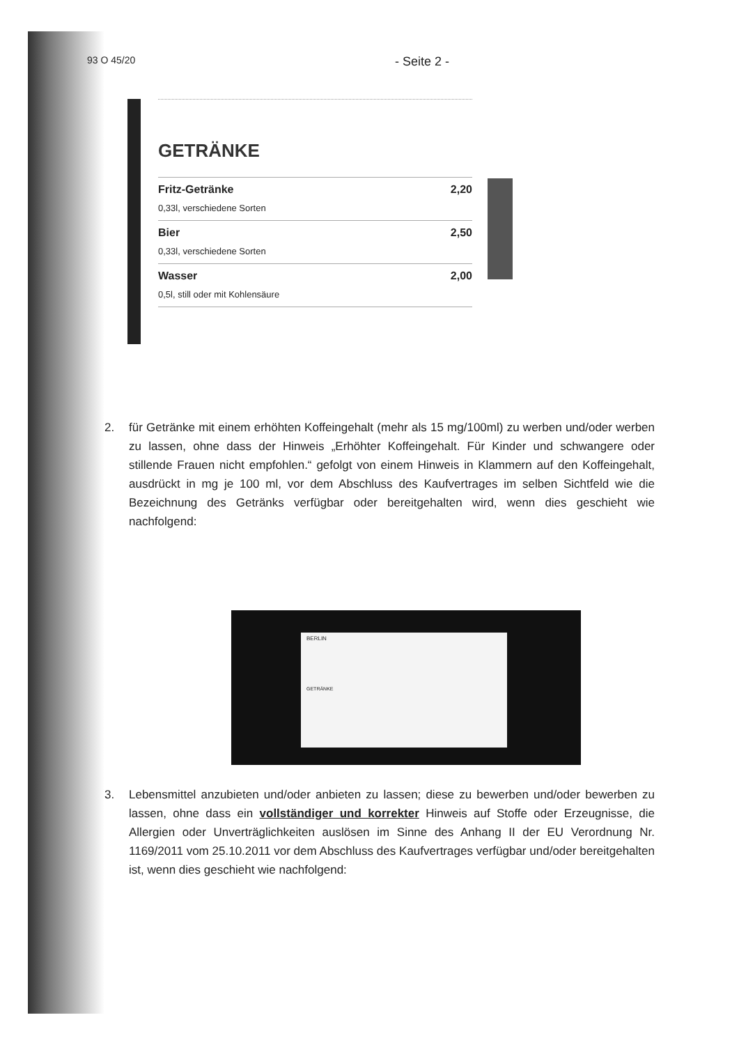93 O 45/20 - Seite 2 -
GETRÄNKE
Fritz-Getränke 2,20
0,33l, verschiedene Sorten
Bier 2,50
0,33l, verschiedene Sorten
Wasser 2,00
0,5l, still oder mit Kohlensäure
2. für Getränke mit einem erhöhten Koffeingehalt (mehr als 15 mg/100ml) zu werben und/oder werben zu lassen, ohne dass der Hinweis „Erhöhter Koffeingehalt. Für Kinder und schwangere oder stillende Frauen nicht empfohlen.“ gefolgt von einem Hinweis in Klammern auf den Koffeingehalt, ausdrückt in mg je 100 ml, vor dem Abschluss des Kaufvertrages im selben Sichtfeld wie die Bezeichnung des Getränks verfügbar oder bereitgehalten wird, wenn dies geschieht wie nachfolgend:
BERLIN
GETRÄNKE
3. Lebensmittel anzubieten und/oder anbieten zu lassen; diese zu bewerben und/oder bewerben zu lassen, ohne dass ein vollständiger und korrekter Hinweis auf Stoffe oder Erzeugnisse, die Allergien oder Unverträglichkeiten auslösen im Sinne des Anhang II der EU Verordnung Nr. 1169/2011 vom 25.10.2011 vor dem Abschluss des Kaufvertrages verfügbar und/oder bereitgehalten ist, wenn dies geschieht wie nachfolgend: